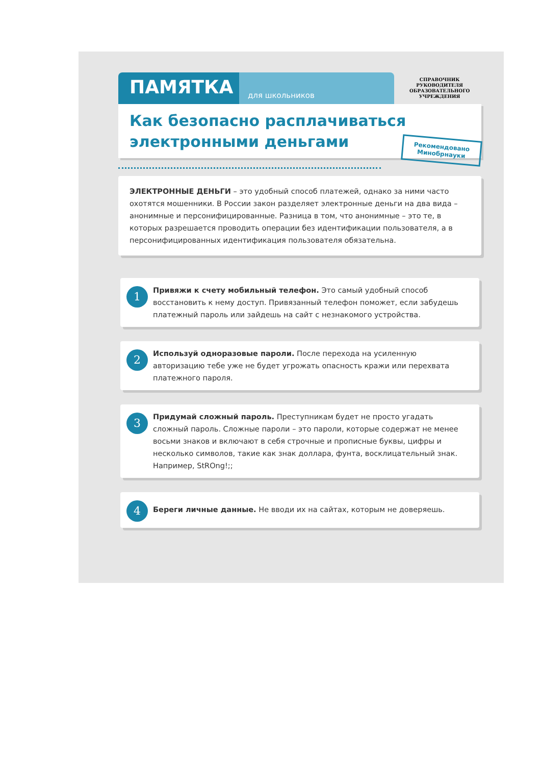ПАМЯТКА
для школьников
СПРАВОЧНИК
РУКОВОДИТЕЛЯ
ОБРАЗОВАТЕЛЬНОГО
УЧРЕЖДЕНИЯ
Как безопасно расплачиваться
электронными деньгами
Рекомендовано
Минобрнауки
ЭЛЕКТРОННЫЕ ДЕНЬГИ – это удобный способ платежей, однако за ними часто охотятся мошенники. В России закон разделяет электронные деньги на два вида – анонимные и персонифицированные. Разница в том, что анонимные – это те, в которых разрешается проводить операции без идентификации пользователя, а в персонифицированных идентификация пользователя обязательна.
1
Привяжи к счету мобильный телефон. Это самый удобный способ восстановить к нему доступ. Привязанный телефон поможет, если забудешь платежный пароль или зайдешь на сайт с незнакомого устройства.
2
Используй одноразовые пароли. После перехода на усиленную авторизацию тебе уже не будет угрожать опасность кражи или перехвата платежного пароля.
3
Придумай сложный пароль. Преступникам будет не просто угадать сложный пароль. Сложные пароли – это пароли, которые содержат не менее восьми знаков и включают в себя строчные и прописные буквы, цифры и несколько символов, такие как знак доллара, фунта, восклицательный знак. Например, StROng!;;
4
Береги личные данные. Не вводи их на сайтах, которым не доверяешь.